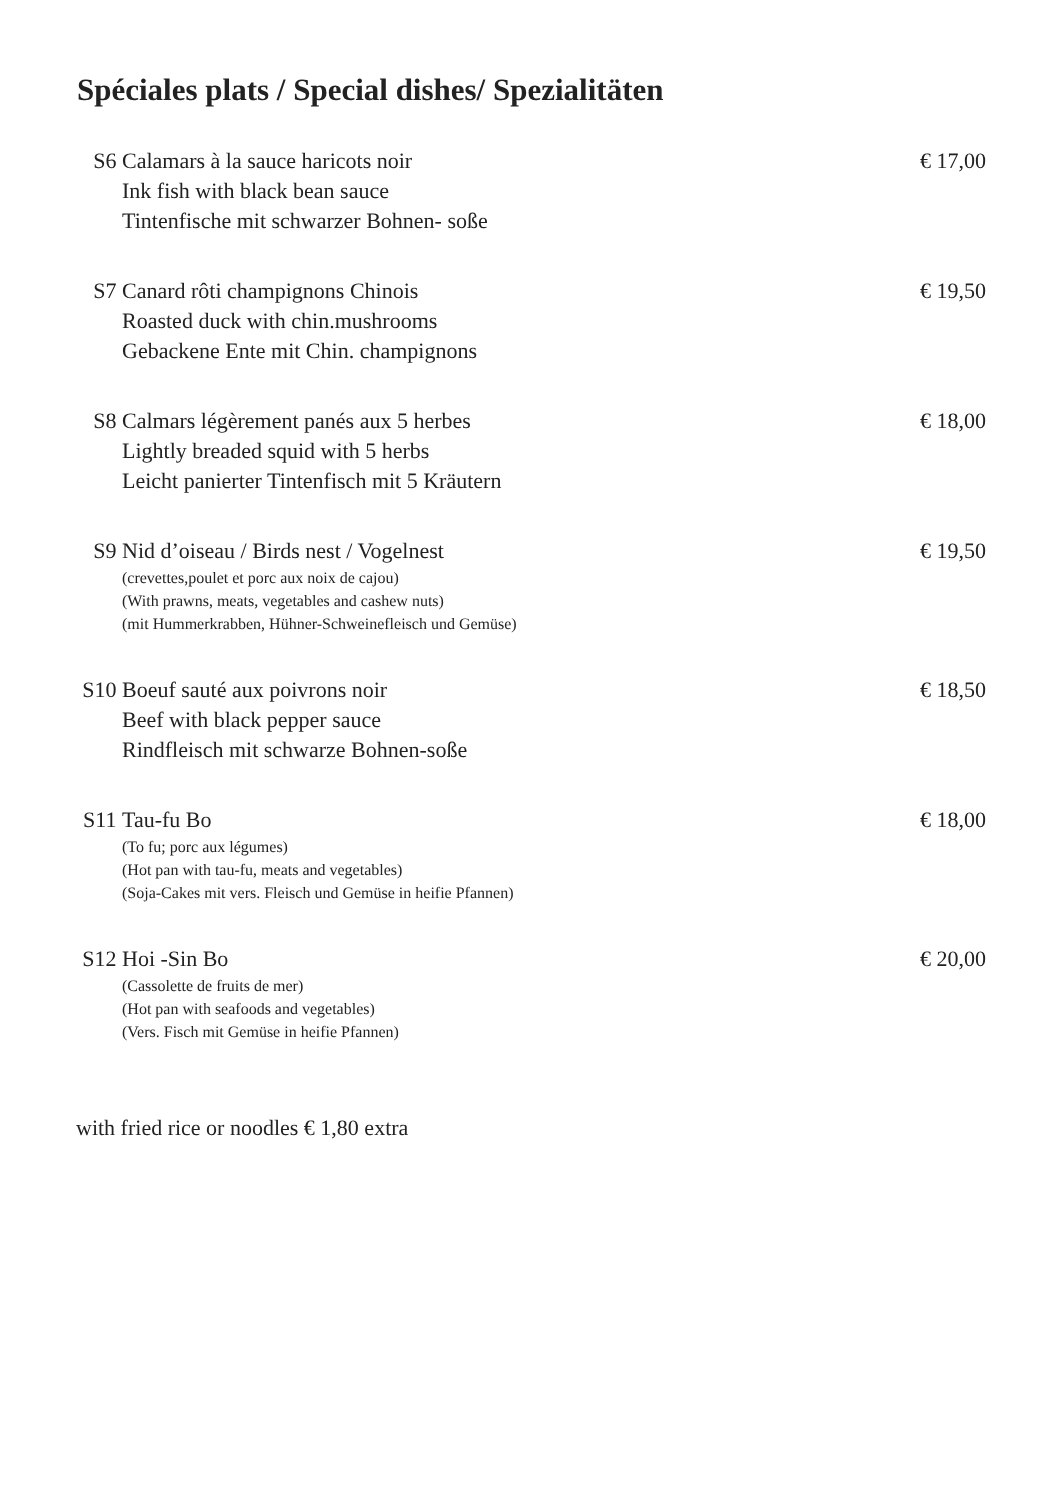Spéciales plats / Special dishes/ Spezialitäten
S6 Calamars à la sauce haricots noir
Ink fish with black bean sauce
Tintenfische mit schwarzer Bohnen- soße
€ 17,00
S7 Canard rôti champignons Chinois
Roasted duck with chin.mushrooms
Gebackene Ente mit Chin. champignons
€ 19,50
S8 Calmars légèrement panés aux 5 herbes
Lightly breaded squid with 5 herbs
Leicht panierter Tintenfisch mit 5 Kräutern
€ 18,00
S9 Nid d’oiseau / Birds nest / Vogelnest
(crevettes,poulet et porc aux noix de cajou)
(With prawns, meats, vegetables and cashew nuts)
(mit Hummerkrabben, Hühner-Schweinefleisch und Gemüse)
€ 19,50
S10 Boeuf sauté aux poivrons noir
Beef with black pepper sauce
Rindfleisch mit schwarze Bohnen-soße
€ 18,50
S11 Tau-fu Bo
(To fu; porc aux légumes)
(Hot pan with tau-fu, meats and vegetables)
(Soja-Cakes mit vers. Fleisch und Gemüse in heifie Pfannen)
€ 18,00
S12 Hoi -Sin Bo
(Cassolette de fruits de mer)
(Hot pan with seafoods and vegetables)
(Vers. Fisch mit Gemüse in heifie Pfannen)
€ 20,00
with fried rice or noodles € 1,80 extra